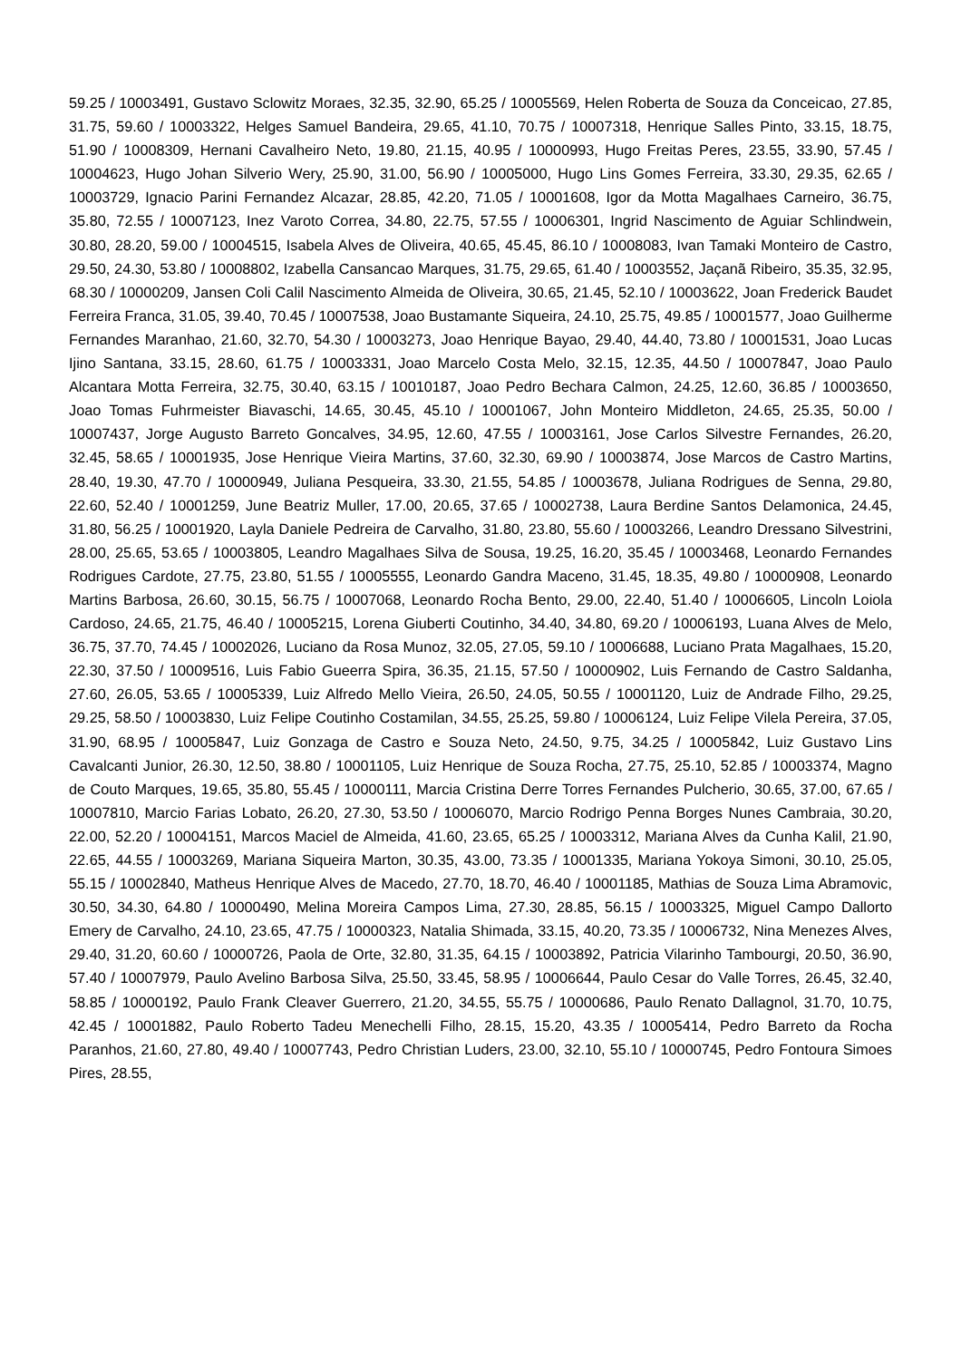59.25 / 10003491, Gustavo Sclowitz Moraes, 32.35, 32.90, 65.25 / 10005569, Helen Roberta de Souza da Conceicao, 27.85, 31.75, 59.60 / 10003322, Helges Samuel Bandeira, 29.65, 41.10, 70.75 / 10007318, Henrique Salles Pinto, 33.15, 18.75, 51.90 / 10008309, Hernani Cavalheiro Neto, 19.80, 21.15, 40.95 / 10000993, Hugo Freitas Peres, 23.55, 33.90, 57.45 / 10004623, Hugo Johan Silverio Wery, 25.90, 31.00, 56.90 / 10005000, Hugo Lins Gomes Ferreira, 33.30, 29.35, 62.65 / 10003729, Ignacio Parini Fernandez Alcazar, 28.85, 42.20, 71.05 / 10001608, Igor da Motta Magalhaes Carneiro, 36.75, 35.80, 72.55 / 10007123, Inez Varoto Correa, 34.80, 22.75, 57.55 / 10006301, Ingrid Nascimento de Aguiar Schlindwein, 30.80, 28.20, 59.00 / 10004515, Isabela Alves de Oliveira, 40.65, 45.45, 86.10 / 10008083, Ivan Tamaki Monteiro de Castro, 29.50, 24.30, 53.80 / 10008802, Izabella Cansancao Marques, 31.75, 29.65, 61.40 / 10003552, Jaçanã Ribeiro, 35.35, 32.95, 68.30 / 10000209, Jansen Coli Calil Nascimento Almeida de Oliveira, 30.65, 21.45, 52.10 / 10003622, Joan Frederick Baudet Ferreira Franca, 31.05, 39.40, 70.45 / 10007538, Joao Bustamante Siqueira, 24.10, 25.75, 49.85 / 10001577, Joao Guilherme Fernandes Maranhao, 21.60, 32.70, 54.30 / 10003273, Joao Henrique Bayao, 29.40, 44.40, 73.80 / 10001531, Joao Lucas Ijino Santana, 33.15, 28.60, 61.75 / 10003331, Joao Marcelo Costa Melo, 32.15, 12.35, 44.50 / 10007847, Joao Paulo Alcantara Motta Ferreira, 32.75, 30.40, 63.15 / 10010187, Joao Pedro Bechara Calmon, 24.25, 12.60, 36.85 / 10003650, Joao Tomas Fuhrmeister Biavaschi, 14.65, 30.45, 45.10 / 10001067, John Monteiro Middleton, 24.65, 25.35, 50.00 / 10007437, Jorge Augusto Barreto Goncalves, 34.95, 12.60, 47.55 / 10003161, Jose Carlos Silvestre Fernandes, 26.20, 32.45, 58.65 / 10001935, Jose Henrique Vieira Martins, 37.60, 32.30, 69.90 / 10003874, Jose Marcos de Castro Martins, 28.40, 19.30, 47.70 / 10000949, Juliana Pesqueira, 33.30, 21.55, 54.85 / 10003678, Juliana Rodrigues de Senna, 29.80, 22.60, 52.40 / 10001259, June Beatriz Muller, 17.00, 20.65, 37.65 / 10002738, Laura Berdine Santos Delamonica, 24.45, 31.80, 56.25 / 10001920, Layla Daniele Pedreira de Carvalho, 31.80, 23.80, 55.60 / 10003266, Leandro Dressano Silvestrini, 28.00, 25.65, 53.65 / 10003805, Leandro Magalhaes Silva de Sousa, 19.25, 16.20, 35.45 / 10003468, Leonardo Fernandes Rodrigues Cardote, 27.75, 23.80, 51.55 / 10005555, Leonardo Gandra Maceno, 31.45, 18.35, 49.80 / 10000908, Leonardo Martins Barbosa, 26.60, 30.15, 56.75 / 10007068, Leonardo Rocha Bento, 29.00, 22.40, 51.40 / 10006605, Lincoln Loiola Cardoso, 24.65, 21.75, 46.40 / 10005215, Lorena Giuberti Coutinho, 34.40, 34.80, 69.20 / 10006193, Luana Alves de Melo, 36.75, 37.70, 74.45 / 10002026, Luciano da Rosa Munoz, 32.05, 27.05, 59.10 / 10006688, Luciano Prata Magalhaes, 15.20, 22.30, 37.50 / 10009516, Luis Fabio Gueerra Spira, 36.35, 21.15, 57.50 / 10000902, Luis Fernando de Castro Saldanha, 27.60, 26.05, 53.65 / 10005339, Luiz Alfredo Mello Vieira, 26.50, 24.05, 50.55 / 10001120, Luiz de Andrade Filho, 29.25, 29.25, 58.50 / 10003830, Luiz Felipe Coutinho Costamilan, 34.55, 25.25, 59.80 / 10006124, Luiz Felipe Vilela Pereira, 37.05, 31.90, 68.95 / 10005847, Luiz Gonzaga de Castro e Souza Neto, 24.50, 9.75, 34.25 / 10005842, Luiz Gustavo Lins Cavalcanti Junior, 26.30, 12.50, 38.80 / 10001105, Luiz Henrique de Souza Rocha, 27.75, 25.10, 52.85 / 10003374, Magno de Couto Marques, 19.65, 35.80, 55.45 / 10000111, Marcia Cristina Derre Torres Fernandes Pulcherio, 30.65, 37.00, 67.65 / 10007810, Marcio Farias Lobato, 26.20, 27.30, 53.50 / 10006070, Marcio Rodrigo Penna Borges Nunes Cambraia, 30.20, 22.00, 52.20 / 10004151, Marcos Maciel de Almeida, 41.60, 23.65, 65.25 / 10003312, Mariana Alves da Cunha Kalil, 21.90, 22.65, 44.55 / 10003269, Mariana Siqueira Marton, 30.35, 43.00, 73.35 / 10001335, Mariana Yokoya Simoni, 30.10, 25.05, 55.15 / 10002840, Matheus Henrique Alves de Macedo, 27.70, 18.70, 46.40 / 10001185, Mathias de Souza Lima Abramovic, 30.50, 34.30, 64.80 / 10000490, Melina Moreira Campos Lima, 27.30, 28.85, 56.15 / 10003325, Miguel Campo Dallorto Emery de Carvalho, 24.10, 23.65, 47.75 / 10000323, Natalia Shimada, 33.15, 40.20, 73.35 / 10006732, Nina Menezes Alves, 29.40, 31.20, 60.60 / 10000726, Paola de Orte, 32.80, 31.35, 64.15 / 10003892, Patricia Vilarinho Tambourgi, 20.50, 36.90, 57.40 / 10007979, Paulo Avelino Barbosa Silva, 25.50, 33.45, 58.95 / 10006644, Paulo Cesar do Valle Torres, 26.45, 32.40, 58.85 / 10000192, Paulo Frank Cleaver Guerrero, 21.20, 34.55, 55.75 / 10000686, Paulo Renato Dallagnol, 31.70, 10.75, 42.45 / 10001882, Paulo Roberto Tadeu Menechelli Filho, 28.15, 15.20, 43.35 / 10005414, Pedro Barreto da Rocha Paranhos, 21.60, 27.80, 49.40 / 10007743, Pedro Christian Luders, 23.00, 32.10, 55.10 / 10000745, Pedro Fontoura Simoes Pires, 28.55,